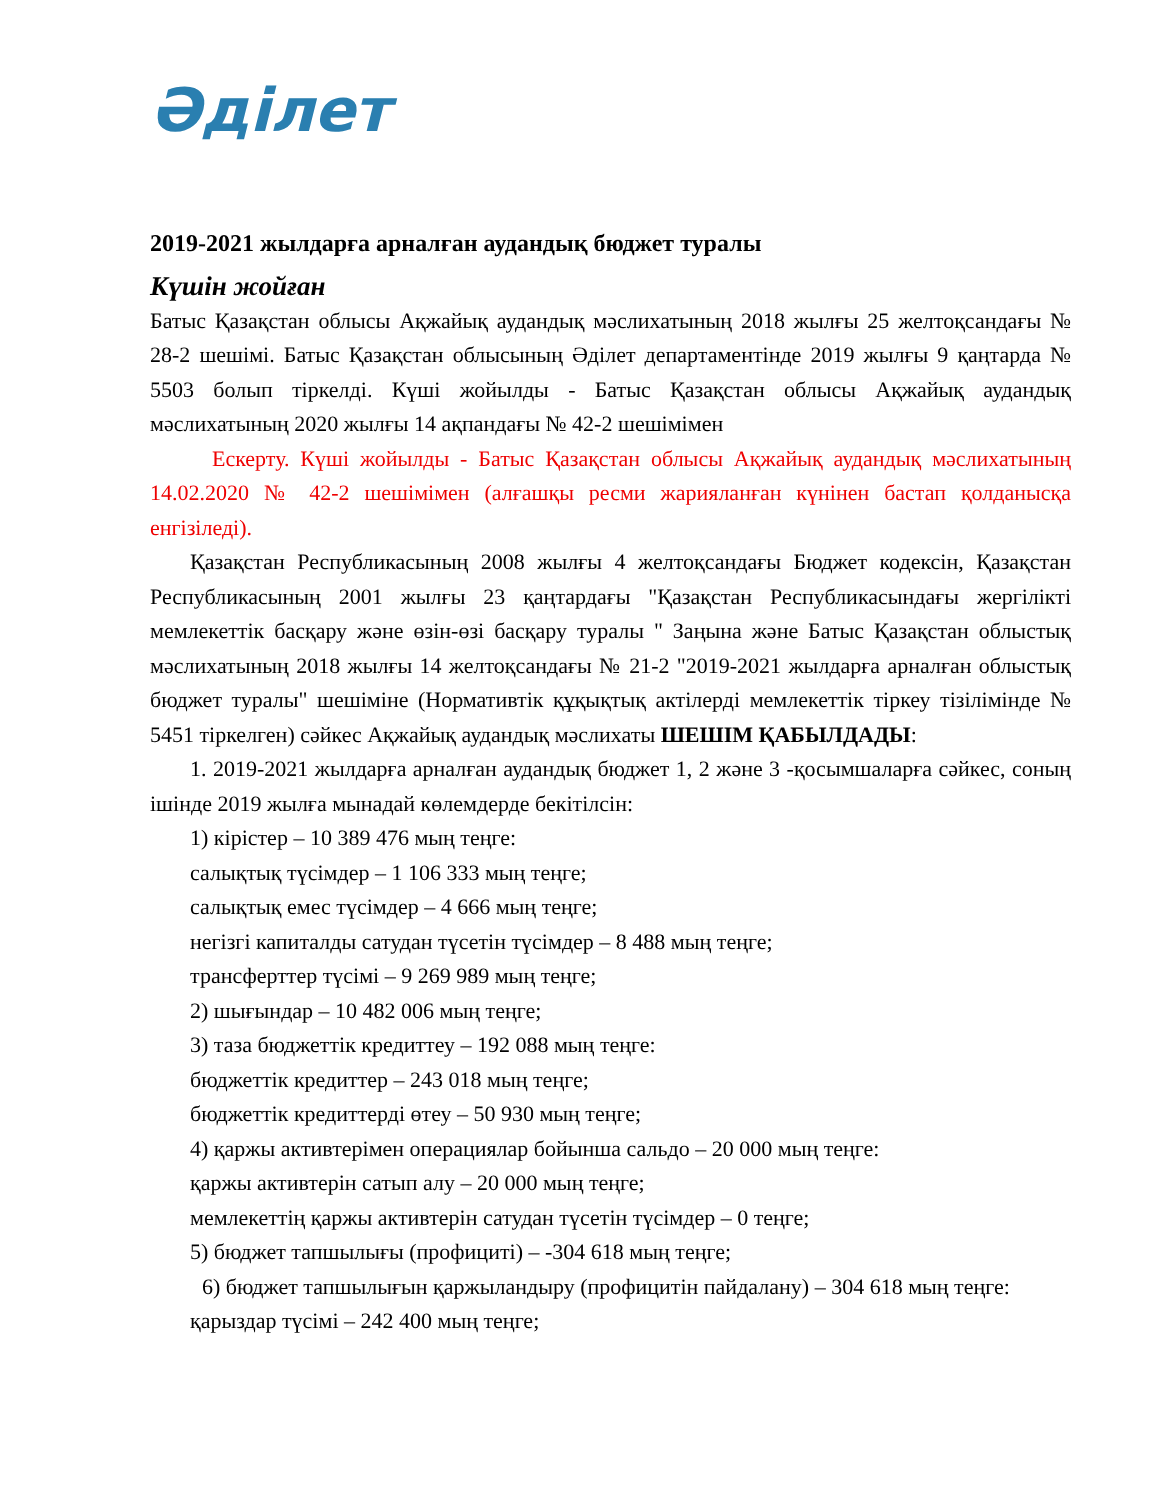Әділет
2019-2021 жылдарға арналған аудандық бюджет туралы
Күшін жойған
Батыс Қазақстан облысы Ақжайық аудандық мәслихатының 2018 жылғы 25 желтоқсандағы № 28-2 шешімі. Батыс Қазақстан облысының Әділет департаментінде 2019 жылғы 9 қаңтарда № 5503 болып тіркелді. Күші жойылды - Батыс Қазақстан облысы Ақжайық аудандық мәслихатының 2020 жылғы 14 ақпандағы № 42-2 шешімімен
Ескерту. Күші жойылды - Батыс Қазақстан облысы Ақжайық аудандық мәслихатының 14.02.2020 № 42-2 шешімімен (алғашқы ресми жарияланған күнінен бастап қолданысқа енгізіледі).
Қазақстан Республикасының 2008 жылғы 4 желтоқсандағы Бюджет кодексін, Қазақстан Республикасының 2001 жылғы 23 қаңтардағы "Қазақстан Республикасындағы жергілікті мемлекеттік басқару және өзін-өзі басқару туралы " Заңына және Батыс Қазақстан облыстық мәслихатының 2018 жылғы 14 желтоқсандағы № 21-2 "2019-2021 жылдарға арналған облыстық бюджет туралы" шешіміне (Нормативтік құқықтық актілерді мемлекеттік тіркеу тізілімінде № 5451 тіркелген) сәйкес Ақжайық аудандық мәслихаты ШЕШІМ ҚАБЫЛДАДЫ:
1. 2019-2021 жылдарға арналған аудандық бюджет 1, 2 және 3 -қосымшаларға сәйкес, соның ішінде 2019 жылға мынадай көлемдерде бекітілсін:
1) кірістер – 10 389 476 мың теңге:
салықтық түсімдер – 1 106 333 мың теңге;
салықтық емес түсімдер – 4 666 мың теңге;
негізгі капиталды сатудан түсетін түсімдер – 8 488 мың теңге;
трансферттер түсімі – 9 269 989 мың теңге;
2) шығындар – 10 482 006 мың теңге;
3) таза бюджеттік кредиттеу – 192 088 мың теңге:
бюджеттік кредиттер – 243 018 мың теңге;
бюджеттік кредиттерді өтеу – 50 930 мың теңге;
4) қаржы активтерімен операциялар бойынша сальдо – 20 000 мың теңге:
қаржы активтерін сатып алу – 20 000 мың теңге;
мемлекеттің қаржы активтерін сатудан түсетін түсімдер – 0 теңге;
5) бюджет тапшылығы (профициті) – -304 618 мың теңге;
6) бюджет тапшылығын қаржыландыру (профицитін пайдалану) – 304 618 мың теңге:
қарыздар түсімі – 242 400 мың теңге;